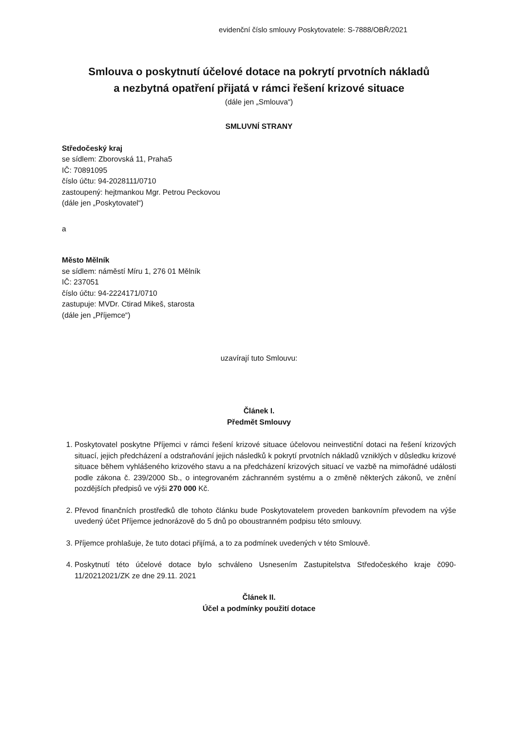evidenční číslo smlouvy Poskytovatele: S-7888/OBŘ/2021
Smlouva o poskytnutí účelové dotace na pokrytí prvotních nákladů
a nezbytná opatření přijatá v rámci řešení krizové situace
(dále jen „Smlouva“)
SMLUVNÍ STRANY
Středočeský kraj
se sídlem: Zborovská 11, Praha5
IČ: 70891095
číslo účtu: 94-2028111/0710
zastoupený: hejtmankou Mgr. Petrou Peckovou
(dále jen „Poskytovatel“)
a
Město Mělník
se sídlem: náměstí Míru 1, 276 01 Mělník
IČ: 237051
číslo účtu: 94-2224171/0710
zastupuje: MVDr. Ctirad Mikeš, starosta
(dále jen „Příjemce“)
uzavírají tuto Smlouvu:
Článek I.
Předmět Smlouvy
1. Poskytovatel poskytne Příjemci v rámci řešení krizové situace účelovou neinvestiční dotaci na řešení krizových situací, jejich předcházení a odstraňování jejich následků k pokrytí prvotních nákladů vzniklých v důsledku krizové situace během vyhlášeného krizového stavu a na předcházení krizových situací ve vazbě na mimořádné události podle zákona č. 239/2000 Sb., o integrovaném záchranném systému a o změně některých zákonů, ve znění pozdějších předpisů ve výši 270 000 Kč.
2. Převod finančních prostředků dle tohoto článku bude Poskytovatelem proveden bankovním převodem na výše uvedený účet Příjemce jednorázově do 5 dnů po oboustranném podpisu této smlouvy.
3. Příjemce prohlašuje, že tuto dotaci přijímá, a to za podmínek uvedených v této Smlouvě.
4. Poskytnutí této účelové dotace bylo schváleno Usnesením Zastupitelstva Středočeského kraje č090-11/20212021/ZK ze dne 29.11. 2021
Článek II.
Účel a podmínky použití dotace